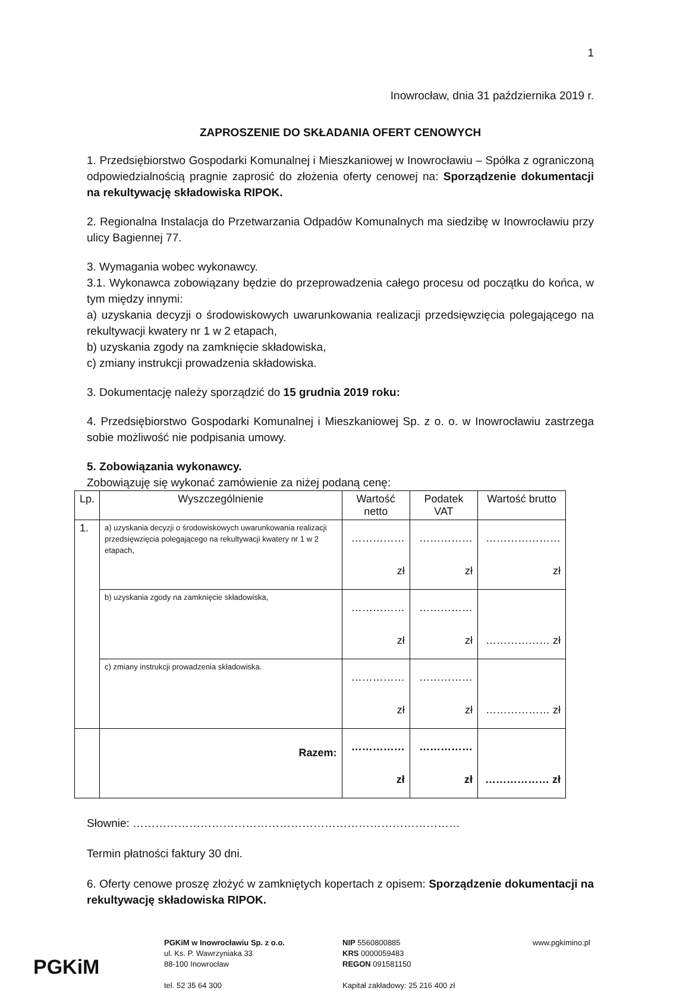1
Inowrocław, dnia 31 października 2019 r.
ZAPROSZENIE DO SKŁADANIA OFERT CENOWYCH
1. Przedsiębiorstwo Gospodarki Komunalnej i Mieszkaniowej w Inowrocławiu – Spółka z ograniczoną odpowiedzialnością pragnie zaprosić do złożenia oferty cenowej na: Sporządzenie dokumentacji na rekultywację składowiska RIPOK.
2. Regionalna Instalacja do Przetwarzania Odpadów Komunalnych ma siedzibę w Inowrocławiu przy ulicy Bagiennej 77.
3. Wymagania wobec wykonawcy.
3.1. Wykonawca zobowiązany będzie do przeprowadzenia całego procesu od początku do końca, w tym między innymi:
a) uzyskania decyzji o środowiskowych uwarunkowania realizacji przedsięwzięcia polegającego na rekultywacji kwatery nr 1 w 2 etapach,
b) uzyskania zgody na zamknięcie składowiska,
c) zmiany instrukcji prowadzenia składowiska.
3. Dokumentację należy sporządzić do 15 grudnia 2019 roku:
4. Przedsiębiorstwo Gospodarki Komunalnej i Mieszkaniowej Sp. z o. o. w Inowrocławiu zastrzega sobie możliwość nie podpisania umowy.
5. Zobowiązania wykonawcy.
Zobowiązuję się wykonać zamówienie za niżej podaną cenę:
| Lp. | Wyszczególnienie | Wartość netto | Podatek VAT | Wartość brutto |
| --- | --- | --- | --- | --- |
| 1. | a) uzyskania decyzji o środowiskowych uwarunkowania realizacji przedsięwzięcia polegającego na rekultywacji kwatery nr 1 w 2 etapach, | …………… zł | …………… zł | …………………zł |
| | b) uzyskania zgody na zamknięcie składowiska, | …………… zł | …………… zł | ……………… zł |
| | c) zmiany instrukcji prowadzenia składowiska. | …………… zł | …………… zł | ……………… zł |
| | Razem: | …………… zł | …………… zł | ……………… zł |
Słownie: ……………………………………………………………………………
Termin płatności faktury 30 dni.
6. Oferty cenowe proszę złożyć w zamkniętych kopertach z opisem: Sporządzenie dokumentacji na rekultywację składowiska RIPOK.
PGKiM
PGKiM w Inowrocławiu Sp. z o.o.
ul. Ks. P. Wawrzyniaka 33
88-100 Inowrocław
tel. 52 35 64 300
NIP 5560800885
KRS 0000059483
REGON 091581150
Kapitał zakładowy: 25 216 400 zł
www.pgkimino.pl